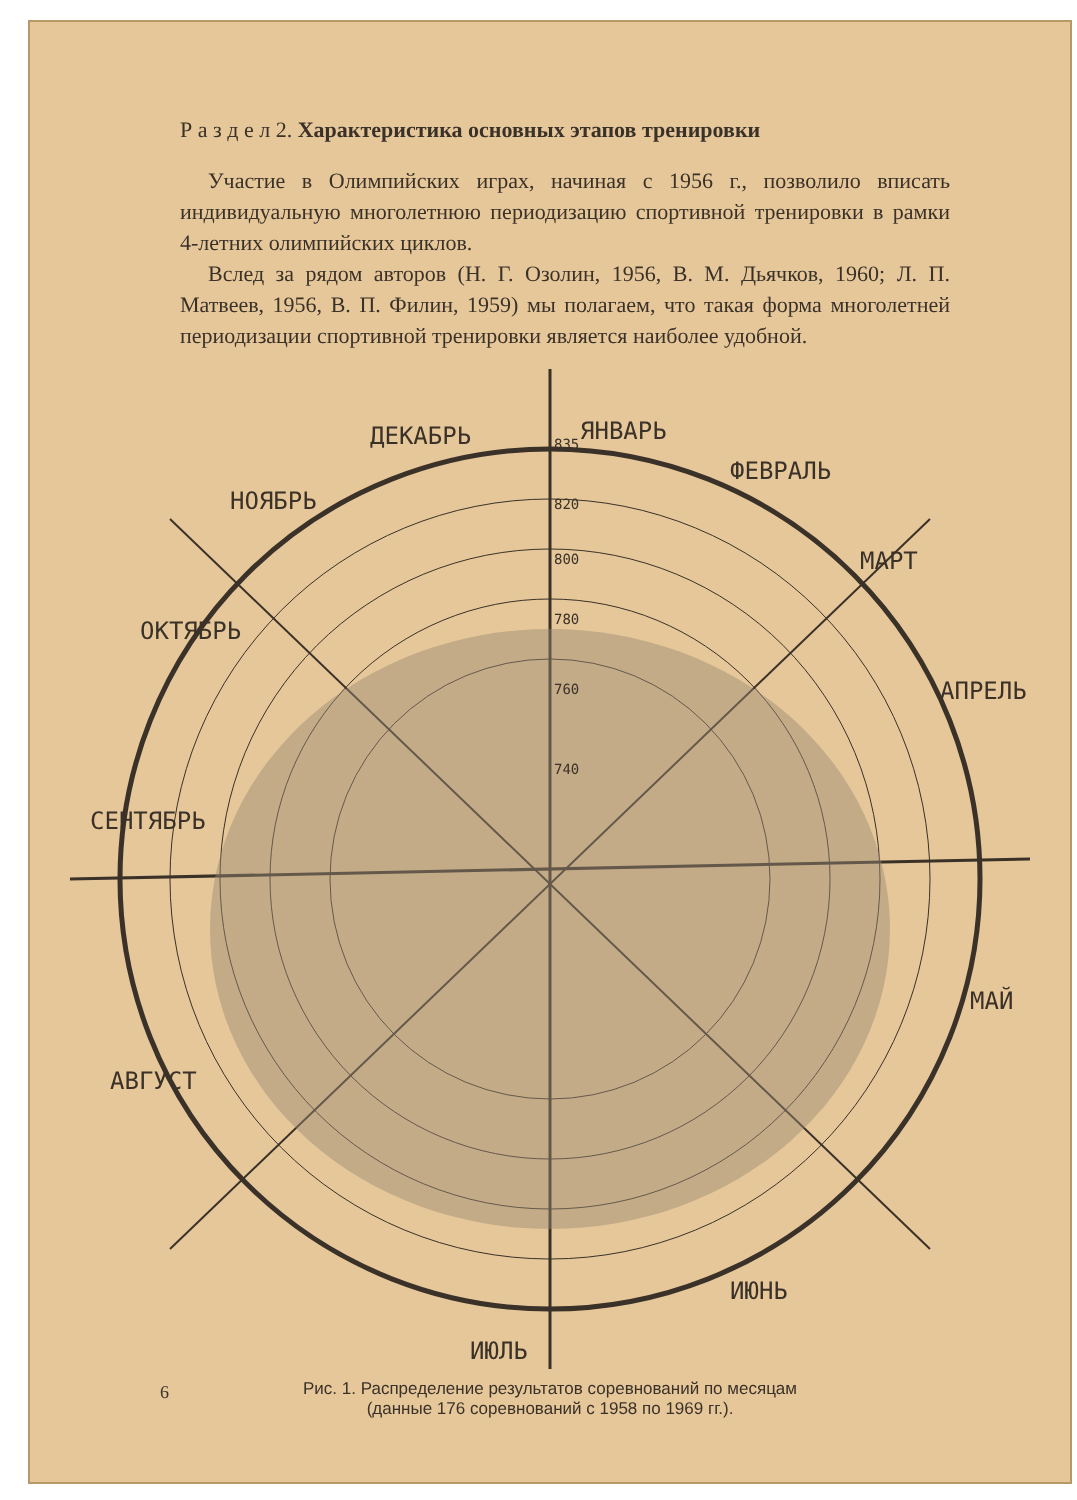Р а з д е л 2. Характеристика основных этапов тренировки
Участие в Олимпийских играх, начиная с 1956 г., позволило вписать индивидуальную многолетнюю периодизацию спортивной тренировки в рамки 4-летних олимпийских циклов.
Вслед за рядом авторов (Н. Г. Озолин, 1956, В. М. Дьячков, 1960; Л. П. Матвеев, 1956, В. П. Филин, 1959) мы полагаем, что такая форма многолетней периодизации спортивной тренировки является наиболее удобной.
ДЕКАБРЬ
ЯНВАРЬ
ФЕВРАЛЬ
МАРТ
АПРЕЛЬ
МАЙ
ИЮНЬ
ИЮЛЬ
АВГУСТ
СЕНТЯБРЬ
ОКТЯБРЬ
НОЯБРЬ
835
820
800
780
760
740
Рис. 1. Распределение результатов соревнований по месяцам
(данные 176 соревнований с 1958 по 1969 гг.).
6